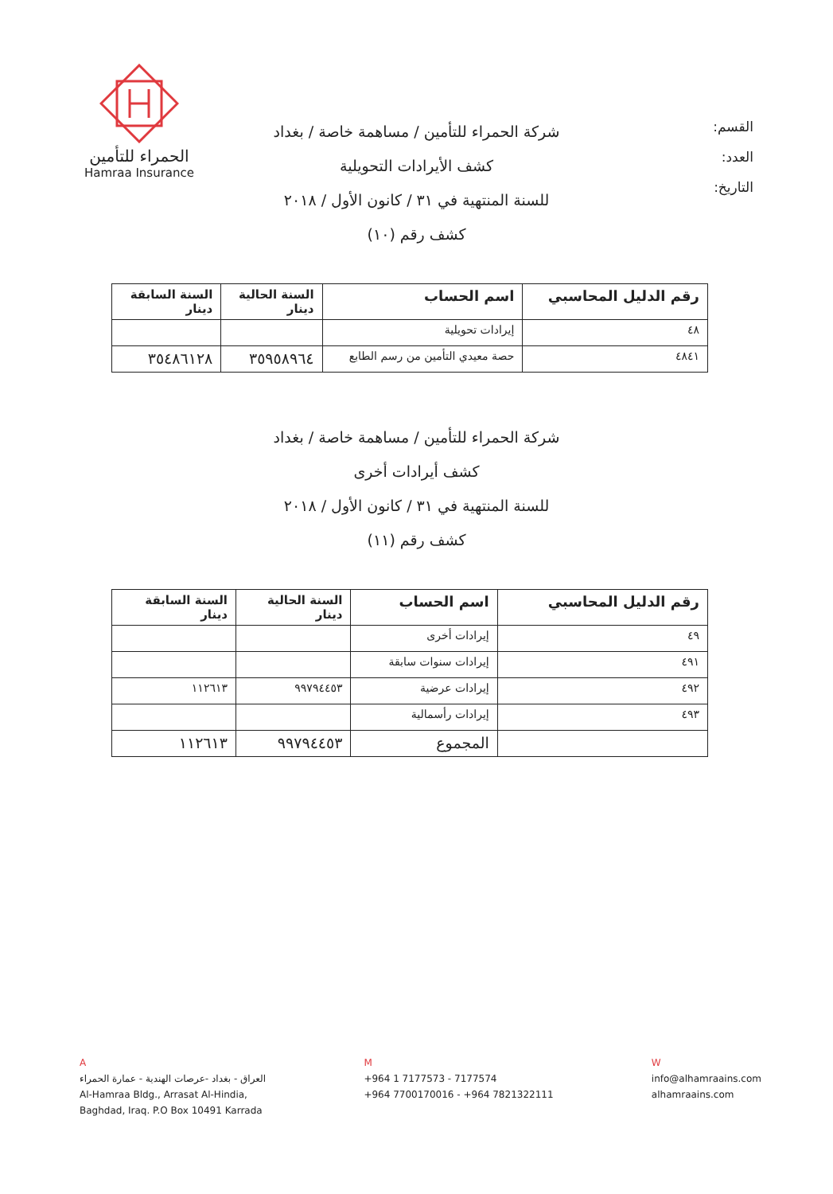القسم:
العدد:
التاريخ:
الحمراء للتأمين
Hamraa Insurance
شركة الحمراء للتأمين / مساهمة خاصة / بغداد
كشف الأيرادات التحويلية
للسنة المنتهية في ٣١ / كانون الأول / ٢٠١٨
كشف رقم (١٠)
| رقم الدليل المحاسبي | اسم الحساب | السنة الحالية دينار | السنة السابقة دينار |
| --- | --- | --- | --- |
| ٤٨ | إيرادات تحويلية | | |
| ٤٨٤١ | حصة معيدي التأمين من رسم الطابع | ٣٥٩٥٨٩٦٤ | ٣٥٤٨٦١٢٨ |
شركة الحمراء للتأمين / مساهمة خاصة / بغداد
كشف أيرادات أخرى
للسنة المنتهية في ٣١ / كانون الأول / ٢٠١٨
كشف رقم (١١)
| رقم الدليل المحاسبي | اسم الحساب | السنة الحالية دينار | السنة السابقة دينار |
| --- | --- | --- | --- |
| ٤٩ | إيرادات أخرى | | |
| ٤٩١ | إيرادات سنوات سابقة | | |
| ٤٩٢ | إيرادات عرضية | ٩٩٧٩٤٤٥٣ | ١١٢٦١٣ |
| ٤٩٣ | إيرادات رأسمالية | | |
| | المجموع | ٩٩٧٩٤٤٥٣ | ١١٢٦١٣ |
A
العراق - بغداد -عرصات الهندية - عمارة الحمراء
Al-Hamraa Bldg., Arrasat Al-Hindia,
Baghdad, Iraq. P.O Box 10491 Karrada
M
+964 1 7177573 - 7177574
+964 7700170016 - +964 7821322111
W
info@alhamraains.com
alhamraains.com